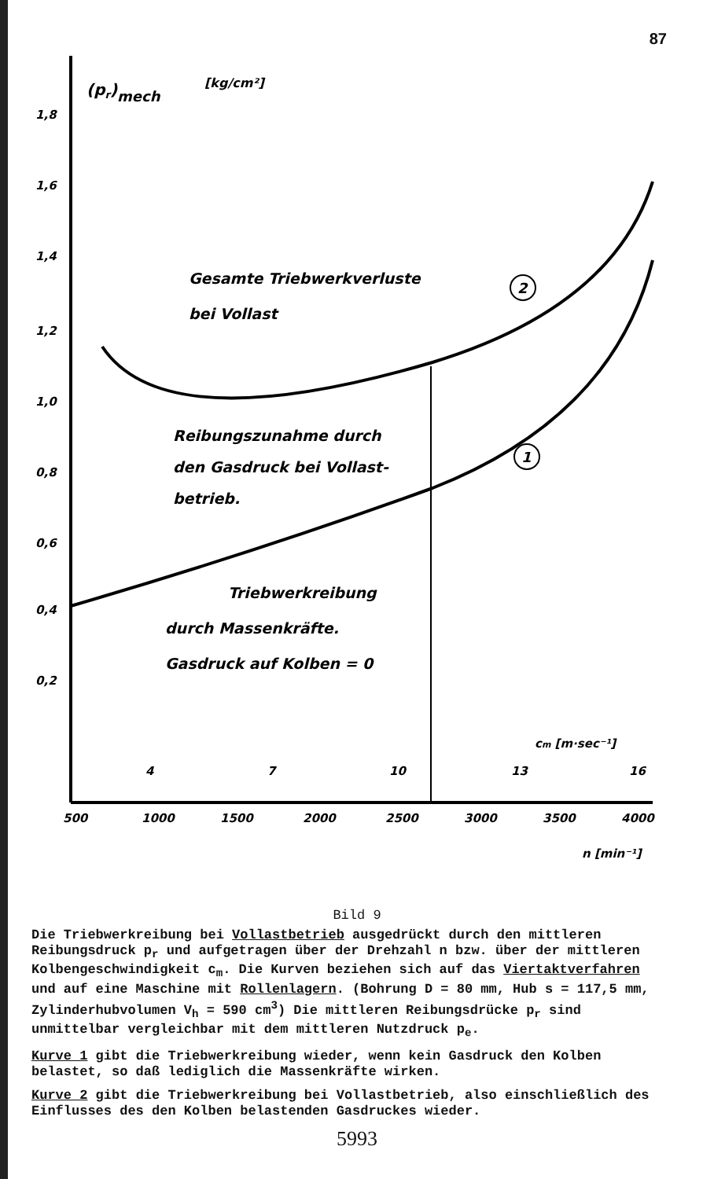87
(pr)mech
[kg/cm²]
1,8
1,6
1,4
1,2
1,0
0,8
0,6
0,4
0,2
500
1000
1500
2000
2500
3000
3500
4000
4
7
10
13
16
cm [m·sec⁻¹]
n [min⁻¹]
Gesamte Triebwerkverluste
bei Vollast
Reibungszunahme durch
den Gasdruck bei Vollast-
betrieb.
Triebwerkreibung
durch Massenkräfte.
Gasdruck auf Kolben = 0
2
1
Bild 9
Die Triebwerkreibung bei Vollastbetrieb ausgedrückt durch den mittleren Reibungsdruck p<sub>r</sub> und aufgetragen über der Drehzahl n bzw. über der mittleren Kolbengeschwindigkeit c<sub>m</sub>. Die Kurven beziehen sich auf das Viertaktverfahren und auf eine Maschine mit Rollenlagern. (Bohrung D = 80 mm, Hub s = 117,5 mm, Zylinderhubvolumen V<sub>h</sub> = 590 cm<sup>3</sup>) Die mittleren Reibungsdrücke p<sub>r</sub> sind unmittelbar vergleichbar mit dem mittleren Nutzdruck p<sub>e</sub>.
Kurve 1 gibt die Triebwerkreibung wieder, wenn kein Gasdruck den Kolben belastet, so daß lediglich die Massenkräfte wirken.
Kurve 2 gibt die Triebwerkreibung bei Vollastbetrieb, also einschließlich des Einflusses des den Kolben belastenden Gasdruckes wieder.
5993